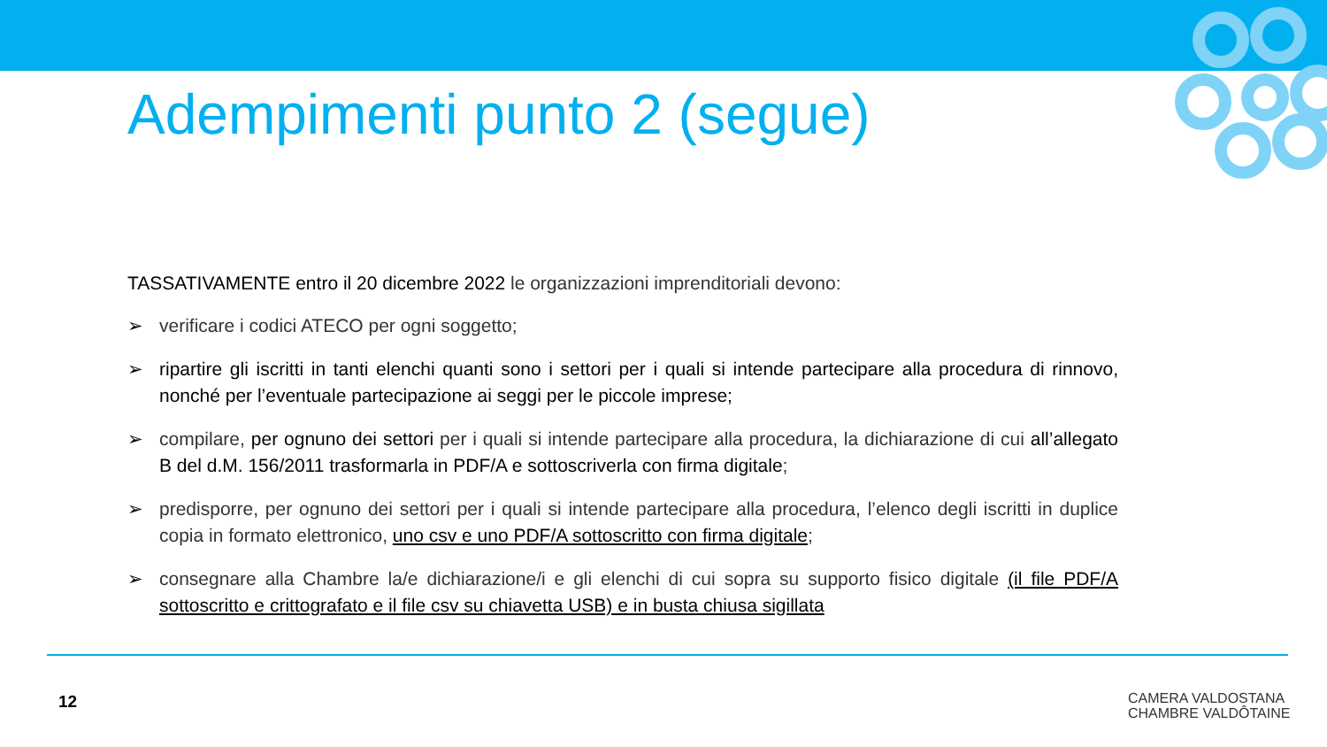Adempimenti punto 2 (segue)
TASSATIVAMENTE entro il 20 dicembre 2022 le organizzazioni imprenditoriali devono:
➢ verificare i codici ATECO per ogni soggetto;
➢ ripartire gli iscritti in tanti elenchi quanti sono i settori per i quali si intende partecipare alla procedura di rinnovo, nonché per l’eventuale partecipazione ai seggi per le piccole imprese;
➢ compilare, per ognuno dei settori per i quali si intende partecipare alla procedura, la dichiarazione di cui all’allegato B del d.M. 156/2011 trasformarla in PDF/A e sottoscriverla con firma digitale;
➢ predisporre, per ognuno dei settori per i quali si intende partecipare alla procedura, l’elenco degli iscritti in duplice copia in formato elettronico, uno csv e uno PDF/A sottoscritto con firma digitale;
➢ consegnare alla Chambre la/e dichiarazione/i e gli elenchi di cui sopra su supporto fisico digitale (il file PDF/A sottoscritto e crittografato e il file csv su chiavetta USB) e in busta chiusa sigillata
12
CAMERA VALDOSTANA
CHAMBRE VALDÔTAINE